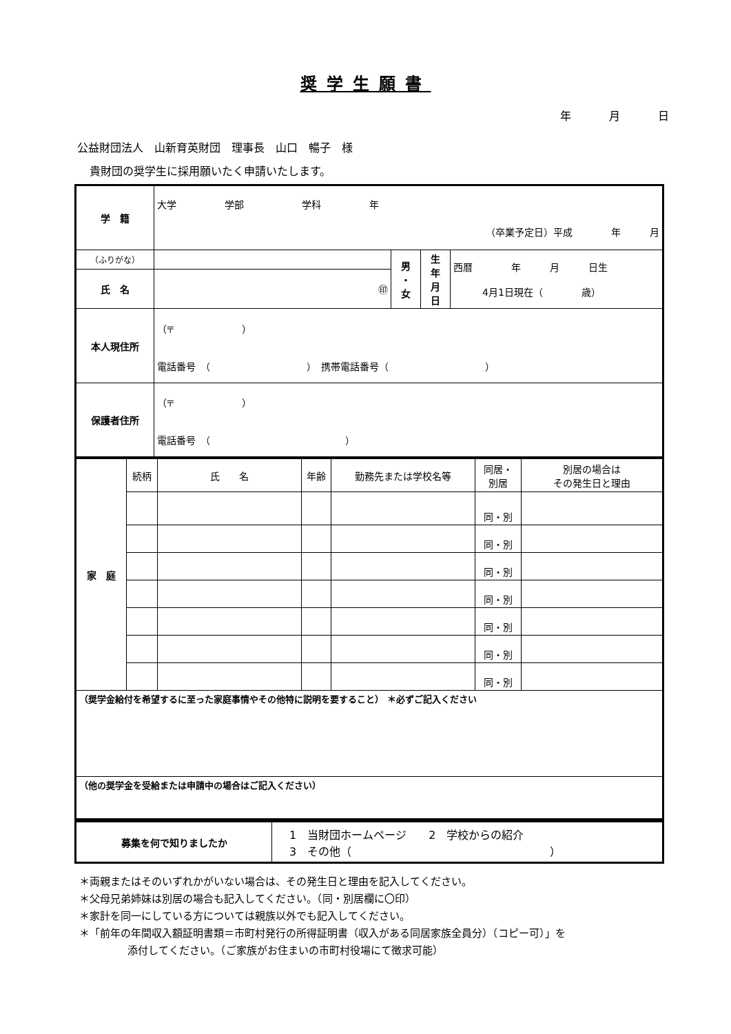奨学生願書
年 月 日
公益財団法人　山新育英財団　理事長　山口　暢子　様
貴財団の奨学生に採用願いたく申請いたします。
| 学 籍 | 大学 学部 学科 年 （卒業予定日）平成 年 月 | | | |
| （ふりがな） | | 男 ・ 女 | 生 年 月 日 | 西暦 年 月 日生 4月1日現在（ 歳） |
| 氏 名 | ㊞ | | | |
| 本人現住所 | （〒 ） 電話番号 （ ） 携帯電話番号（ ） | | | |
| 保護者住所 | （〒 ） 電話番号 （ ） | | | |
| 家 庭 | 続柄 | 氏 名 | 年齢 | 勤務先または学校名等 | 同居・ 別居 | 別居の場合は その発生日と理由 |
| | | | | | 同・別 | |
| | | | | | 同・別 | |
| | | | | | 同・別 | |
| | | | | | 同・別 | |
| | | | | | 同・別 | |
| | | | | | 同・別 | |
| | | | | | 同・別 | |
| （奨学金給付を希望するに至った家庭事情やその他特に説明を要すること） ＊必ずご記入ください | | | | | | |
| （他の奨学金を受給または申請中の場合はご記入ください） | | | | | | |
| 募集を何で知りましたか | 1 当財団ホームページ 2 学校からの紹介 3 その他（ ） |
＊両親またはそのいずれかがいない場合は、その発生日と理由を記入してください。
＊父母兄弟姉妹は別居の場合も記入してください。（同・別居欄に〇印）
＊家計を同一にしている方については親族以外でも記入してください。
＊「前年の年間収入額証明書類＝市町村発行の所得証明書（収入がある同居家族全員分）（コピー可）」を
添付してください。（ご家族がお住まいの市町村役場にて徴求可能）